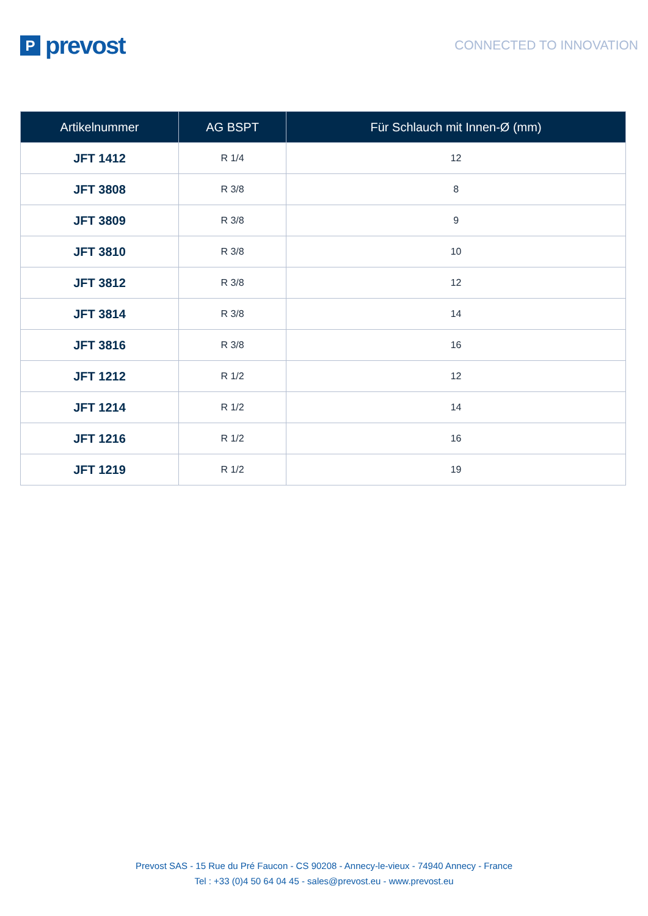P
prevost
CONNECTED TO INNOVATION
| Artikelnummer | AG BSPT | Für Schlauch mit Innen-Ø (mm) |
| --- | --- | --- |
| JFT 1412 | R 1/4 | 12 |
| JFT 3808 | R 3/8 | 8 |
| JFT 3809 | R 3/8 | 9 |
| JFT 3810 | R 3/8 | 10 |
| JFT 3812 | R 3/8 | 12 |
| JFT 3814 | R 3/8 | 14 |
| JFT 3816 | R 3/8 | 16 |
| JFT 1212 | R 1/2 | 12 |
| JFT 1214 | R 1/2 | 14 |
| JFT 1216 | R 1/2 | 16 |
| JFT 1219 | R 1/2 | 19 |
Prevost SAS - 15 Rue du Pré Faucon - CS 90208 - Annecy-le-vieux - 74940 Annecy - France
Tel : +33 (0)4 50 64 04 45 - sales@prevost.eu - www.prevost.eu